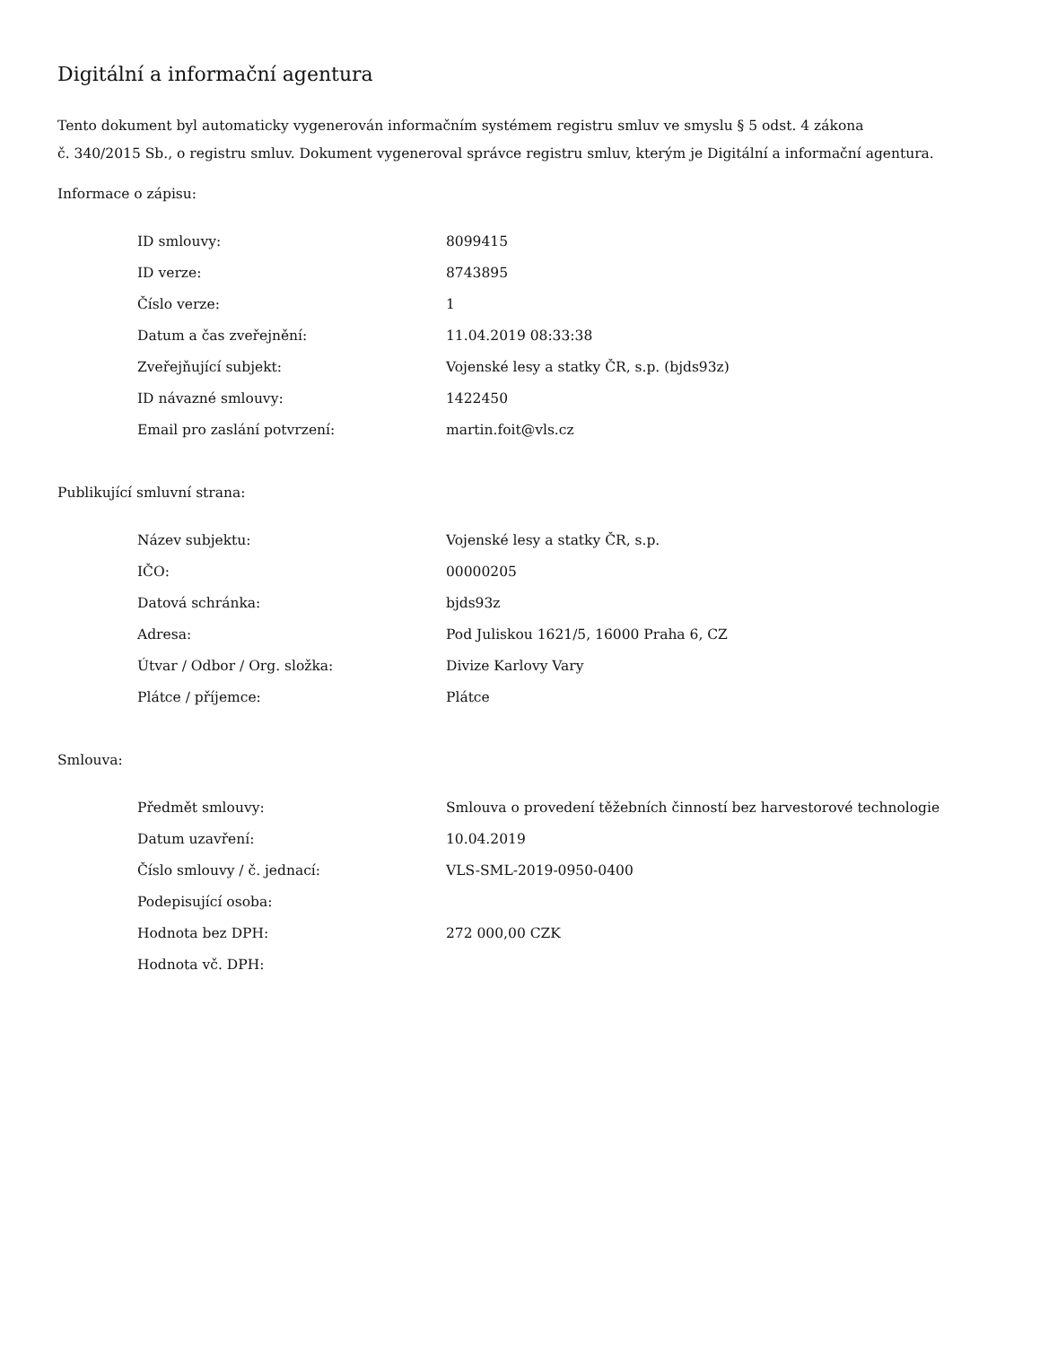Digitální a informační agentura
Tento dokument byl automaticky vygenerován informačním systémem registru smluv ve smyslu § 5 odst. 4 zákona
č. 340/2015 Sb., o registru smluv. Dokument vygeneroval správce registru smluv, kterým je Digitální a informační agentura.
Informace o zápisu:
| ID smlouvy: | 8099415 |
| ID verze: | 8743895 |
| Číslo verze: | 1 |
| Datum a čas zveřejnění: | 11.04.2019 08:33:38 |
| Zveřejňující subjekt: | Vojenské lesy a statky ČR, s.p. (bjds93z) |
| ID návazné smlouvy: | 1422450 |
| Email pro zaslání potvrzení: | martin.foit@vls.cz |
Publikující smluvní strana:
| Název subjektu: | Vojenské lesy a statky ČR, s.p. |
| IČO: | 00000205 |
| Datová schránka: | bjds93z |
| Adresa: | Pod Juliskou 1621/5, 16000 Praha 6, CZ |
| Útvar / Odbor / Org. složka: | Divize Karlovy Vary |
| Plátce / příjemce: | Plátce |
Smlouva:
| Předmět smlouvy: | Smlouva o provedení těžebních činností bez harvestorové technologie |
| Datum uzavření: | 10.04.2019 |
| Číslo smlouvy / č. jednací: | VLS-SML-2019-0950-0400 |
| Podepisující osoba: | |
| Hodnota bez DPH: | 272 000,00 CZK |
| Hodnota vč. DPH: | |